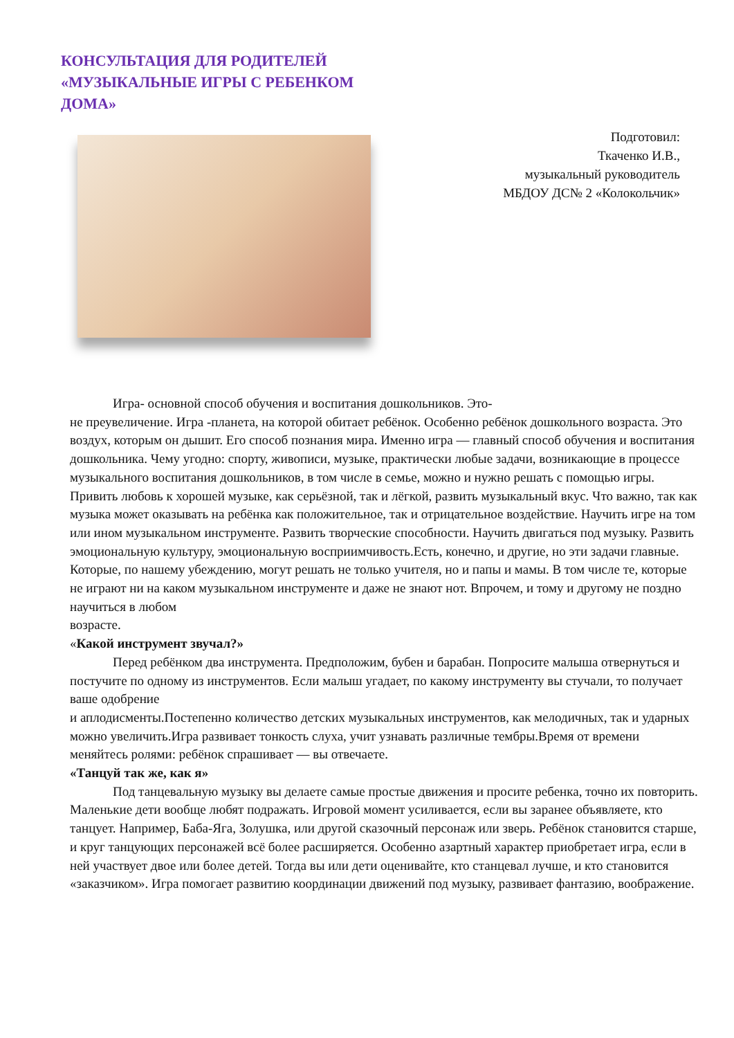КОНСУЛЬТАЦИЯ ДЛЯ РОДИТЕЛЕЙ «МУЗЫКАЛЬНЫЕ ИГРЫ С РЕБЕНКОМ ДОМА»
Подготовил:
Ткаченко И.В.,
музыкальный руководитель
МБДОУ ДС№ 2 «Колокольчик»
Игра- основной способ обучения и воспитания дошкольников. Это-
не преувеличение. Игра -планета, на которой обитает ребёнок. Особенно ребёнок дошкольного возраста. Это воздух, которым он дышит. Его способ познания мира. Именно игра — главный способ обучения и воспитания дошкольника. Чему угодно: спорту, живописи, музыке, практически любые задачи, возникающие в процессе музыкального воспитания дошкольников, в том числе в семье, можно и нужно решать с помощью игры. Привить любовь к хорошей музыке, как серьёзной, так и лёгкой, развить музыкальный вкус. Что важно, так как музыка может оказывать на ребёнка как положительное, так и отрицательное воздействие. Научить игре на том или ином музыкальном инструменте. Развить творческие способности. Научить двигаться под музыку. Развить эмоциональную культуру, эмоциональную восприимчивость.Есть, конечно, и другие, но эти задачи главные. Которые, по нашему убеждению, могут решать не только учителя, но и папы и мамы. В том числе те, которые не играют ни на каком музыкальном инструменте и даже не знают нот. Впрочем, и тому и другому не поздно научиться в любом
возрасте.
«Какой инструмент звучал?»
Перед ребёнком два инструмента. Предположим, бубен и барабан. Попросите малыша отвернуться и постучите по одному из инструментов. Если малыш угадает, по какому инструменту вы стучали, то получает ваше одобрение
и аплодисменты.Постепенно количество детских музыкальных инструментов, как мелодичных, так и ударных можно увеличить.Игра развивает тонкость слуха, учит узнавать различные тембры.Время от времени меняйтесь ролями: ребёнок спрашивает — вы отвечаете.
«Танцуй так же, как я»
Под танцевальную музыку вы делаете самые простые движения и просите ребенка, точно их повторить. Маленькие дети вообще любят подражать. Игровой момент усиливается, если вы заранее объявляете, кто танцует. Например, Баба-Яга, Золушка, или другой сказочный персонаж или зверь. Ребёнок становится старше, и круг танцующих персонажей всё более расширяется. Особенно азартный характер приобретает игра, если в ней участвует двое или более детей. Тогда вы или дети оценивайте, кто станцевал лучше, и кто становится «заказчиком». Игра помогает развитию координации движений под музыку, развивает фантазию, воображение.